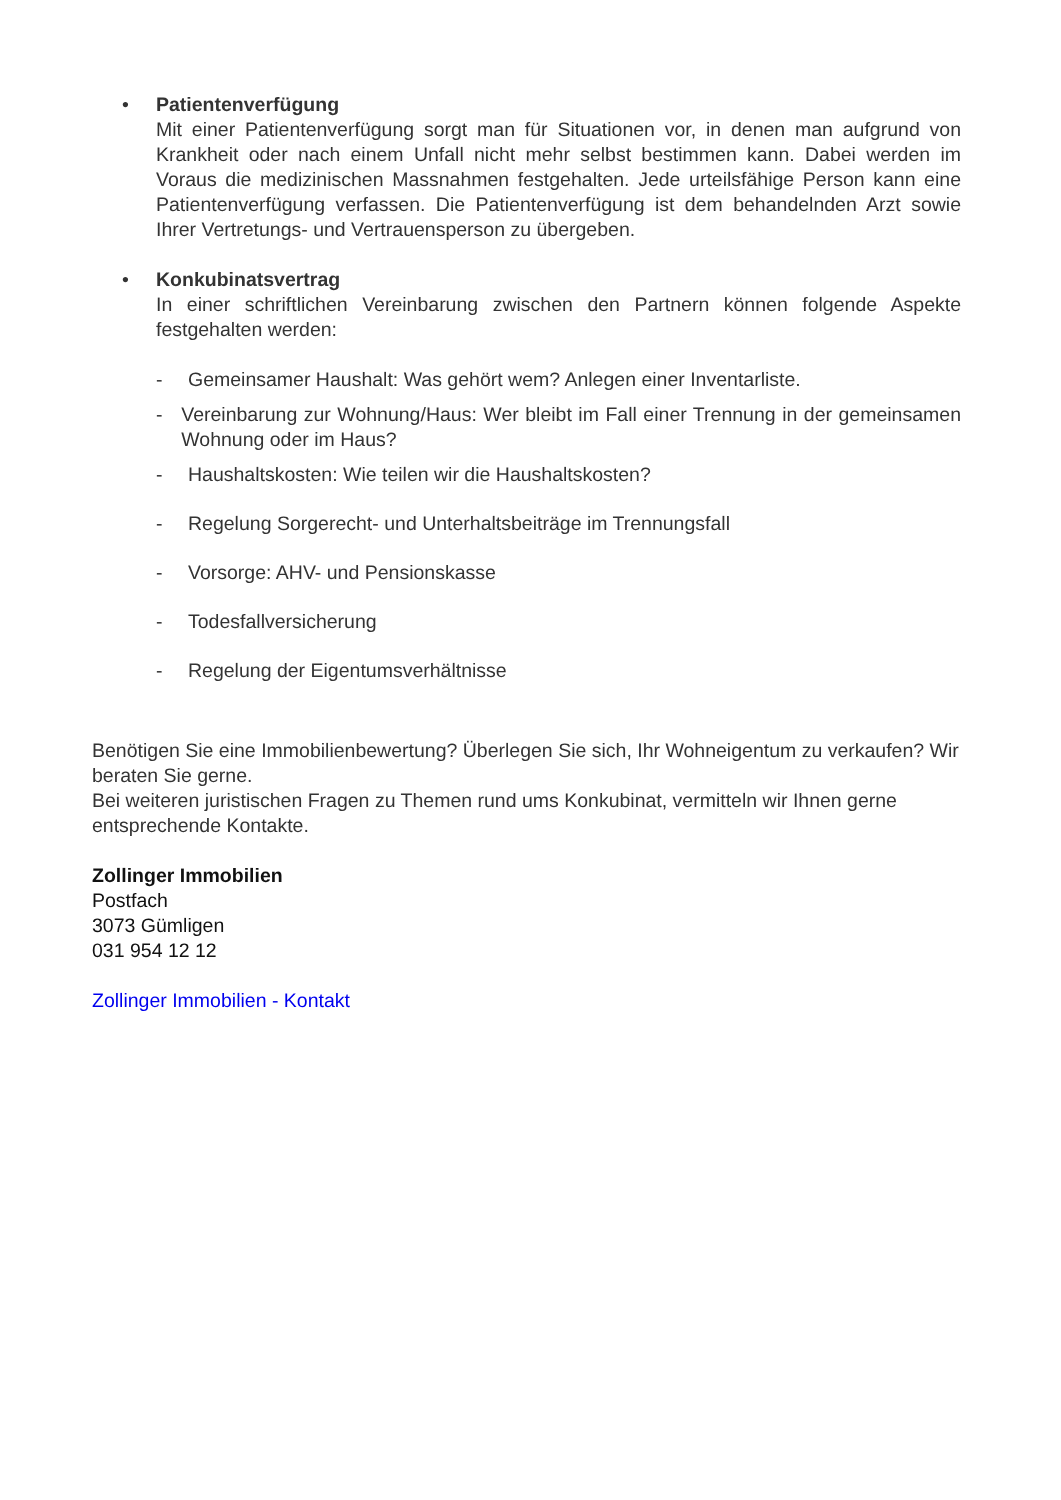• Patientenverfügung
Mit einer Patientenverfügung sorgt man für Situationen vor, in denen man aufgrund von Krankheit oder nach einem Unfall nicht mehr selbst bestimmen kann. Dabei werden im Voraus die medizinischen Massnahmen festgehalten. Jede urteilsfähige Person kann eine Patientenverfügung verfassen. Die Patientenverfügung ist dem behandelnden Arzt sowie Ihrer Vertretungs- und Vertrauensperson zu übergeben.
• Konkubinatsvertrag
In einer schriftlichen Vereinbarung zwischen den Partnern können folgende Aspekte festgehalten werden:
- Gemeinsamer Haushalt: Was gehört wem? Anlegen einer Inventarliste.
- Vereinbarung zur Wohnung/Haus: Wer bleibt im Fall einer Trennung in der gemeinsamen Wohnung oder im Haus?
- Haushaltskosten: Wie teilen wir die Haushaltskosten?
- Regelung Sorgerecht- und Unterhaltsbeiträge im Trennungsfall
- Vorsorge: AHV- und Pensionskasse
- Todesfallversicherung
- Regelung der Eigentumsverhältnisse
Benötigen Sie eine Immobilienbewertung? Überlegen Sie sich, Ihr Wohneigentum zu verkaufen? Wir beraten Sie gerne.
Bei weiteren juristischen Fragen zu Themen rund ums Konkubinat, vermitteln wir Ihnen gerne entsprechende Kontakte.
Zollinger Immobilien
Postfach
3073 Gümligen
031 954 12 12
Zollinger Immobilien - Kontakt